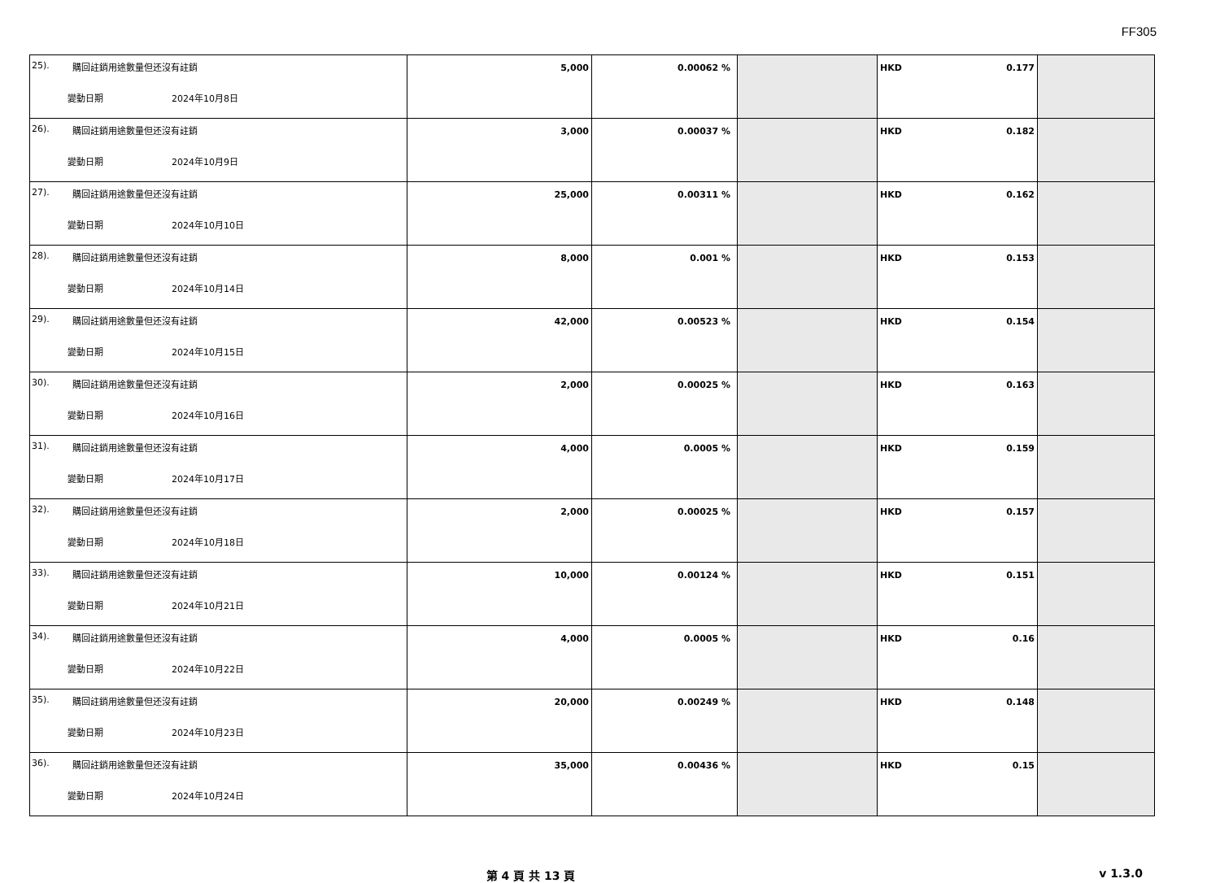FF305
| 25). 購回註銷用途數量但还沒有註銷 變動日期 2024年10月8日 | 5,000 | 0.00062 % | | HKD 0.177 | |
| 26). 購回註銷用途數量但还沒有註銷 變動日期 2024年10月9日 | 3,000 | 0.00037 % | | HKD 0.182 | |
| 27). 購回註銷用途數量但还沒有註銷 變動日期 2024年10月10日 | 25,000 | 0.00311 % | | HKD 0.162 | |
| 28). 購回註銷用途數量但还沒有註銷 變動日期 2024年10月14日 | 8,000 | 0.001 % | | HKD 0.153 | |
| 29). 購回註銷用途數量但还沒有註銷 變動日期 2024年10月15日 | 42,000 | 0.00523 % | | HKD 0.154 | |
| 30). 購回註銷用途數量但还沒有註銷 變動日期 2024年10月16日 | 2,000 | 0.00025 % | | HKD 0.163 | |
| 31). 購回註銷用途數量但还沒有註銷 變動日期 2024年10月17日 | 4,000 | 0.0005 % | | HKD 0.159 | |
| 32). 購回註銷用途數量但还沒有註銷 變動日期 2024年10月18日 | 2,000 | 0.00025 % | | HKD 0.157 | |
| 33). 購回註銷用途數量但还沒有註銷 變動日期 2024年10月21日 | 10,000 | 0.00124 % | | HKD 0.151 | |
| 34). 購回註銷用途數量但还沒有註銷 變動日期 2024年10月22日 | 4,000 | 0.0005 % | | HKD 0.16 | |
| 35). 購回註銷用途數量但还沒有註銷 變動日期 2024年10月23日 | 20,000 | 0.00249 % | | HKD 0.148 | |
| 36). 購回註銷用途數量但还沒有註銷 變動日期 2024年10月24日 | 35,000 | 0.00436 % | | HKD 0.15 | |
第 4 頁 共 13 頁 v 1.3.0